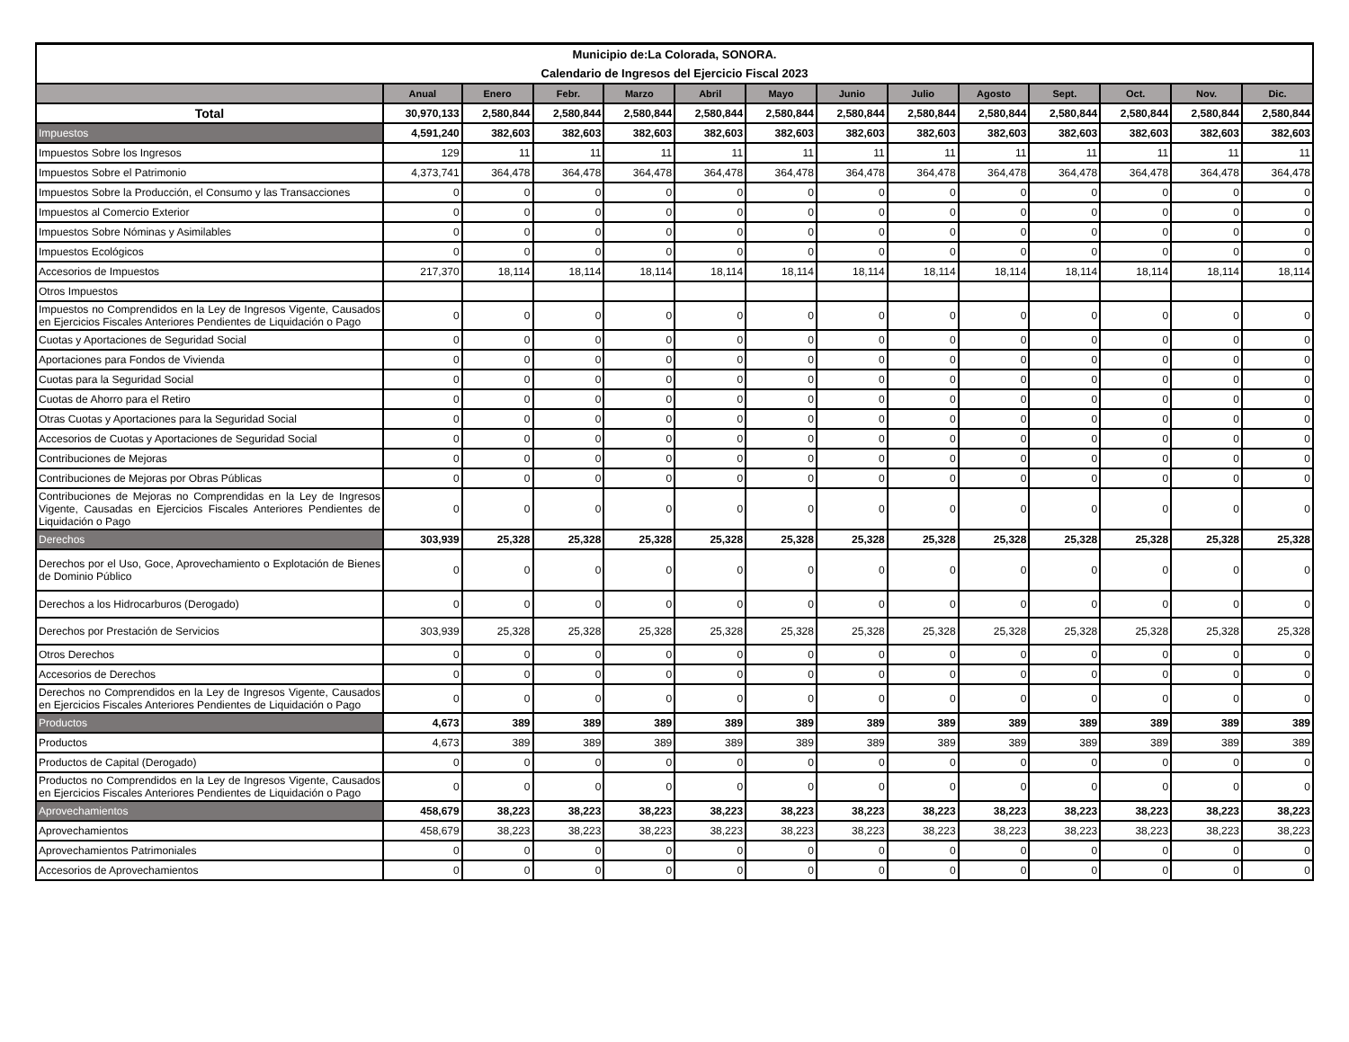| Municipio de:La Colorada, SONORA. | | | | | | | | | | | | | |
| Calendario de Ingresos del Ejercicio Fiscal 2023 | | | | | | | | | | | | | |
| | Anual | Enero | Febr. | Marzo | Abril | Mayo | Junio | Julio | Agosto | Sept. | Oct. | Nov. | Dic. |
| Total | 30,970,133 | 2,580,844 | 2,580,844 | 2,580,844 | 2,580,844 | 2,580,844 | 2,580,844 | 2,580,844 | 2,580,844 | 2,580,844 | 2,580,844 | 2,580,844 | 2,580,844 |
| Impuestos | 4,591,240 | 382,603 | 382,603 | 382,603 | 382,603 | 382,603 | 382,603 | 382,603 | 382,603 | 382,603 | 382,603 | 382,603 | 382,603 |
| Impuestos Sobre los Ingresos | 129 | 11 | 11 | 11 | 11 | 11 | 11 | 11 | 11 | 11 | 11 | 11 | 11 |
| Impuestos Sobre el Patrimonio | 4,373,741 | 364,478 | 364,478 | 364,478 | 364,478 | 364,478 | 364,478 | 364,478 | 364,478 | 364,478 | 364,478 | 364,478 | 364,478 |
| Impuestos Sobre la Producción, el Consumo y las Transacciones | 0 | 0 | 0 | 0 | 0 | 0 | 0 | 0 | 0 | 0 | 0 | 0 | 0 |
| Impuestos al Comercio Exterior | 0 | 0 | 0 | 0 | 0 | 0 | 0 | 0 | 0 | 0 | 0 | 0 | 0 |
| Impuestos Sobre Nóminas y Asimilables | 0 | 0 | 0 | 0 | 0 | 0 | 0 | 0 | 0 | 0 | 0 | 0 | 0 |
| Impuestos Ecológicos | 0 | 0 | 0 | 0 | 0 | 0 | 0 | 0 | 0 | 0 | 0 | 0 | 0 |
| Accesorios de Impuestos | 217,370 | 18,114 | 18,114 | 18,114 | 18,114 | 18,114 | 18,114 | 18,114 | 18,114 | 18,114 | 18,114 | 18,114 | 18,114 |
| Otros Impuestos | | | | | | | | | | | | | |
| Impuestos no Comprendidos en la Ley de Ingresos Vigente, Causados en Ejercicios Fiscales Anteriores Pendientes de Liquidación o Pago | 0 | 0 | 0 | 0 | 0 | 0 | 0 | 0 | 0 | 0 | 0 | 0 | 0 |
| Cuotas y Aportaciones de Seguridad Social | 0 | 0 | 0 | 0 | 0 | 0 | 0 | 0 | 0 | 0 | 0 | 0 | 0 |
| Aportaciones para Fondos de Vivienda | 0 | 0 | 0 | 0 | 0 | 0 | 0 | 0 | 0 | 0 | 0 | 0 | 0 |
| Cuotas para la Seguridad Social | 0 | 0 | 0 | 0 | 0 | 0 | 0 | 0 | 0 | 0 | 0 | 0 | 0 |
| Cuotas de Ahorro para el Retiro | 0 | 0 | 0 | 0 | 0 | 0 | 0 | 0 | 0 | 0 | 0 | 0 | 0 |
| Otras Cuotas y Aportaciones para la Seguridad Social | 0 | 0 | 0 | 0 | 0 | 0 | 0 | 0 | 0 | 0 | 0 | 0 | 0 |
| Accesorios de Cuotas y Aportaciones de Seguridad Social | 0 | 0 | 0 | 0 | 0 | 0 | 0 | 0 | 0 | 0 | 0 | 0 | 0 |
| Contribuciones de Mejoras | 0 | 0 | 0 | 0 | 0 | 0 | 0 | 0 | 0 | 0 | 0 | 0 | 0 |
| Contribuciones de Mejoras por Obras Públicas | 0 | 0 | 0 | 0 | 0 | 0 | 0 | 0 | 0 | 0 | 0 | 0 | 0 |
| Contribuciones de Mejoras no Comprendidas en la Ley de Ingresos Vigente, Causadas en Ejercicios Fiscales Anteriores Pendientes de Liquidación o Pago | 0 | 0 | 0 | 0 | 0 | 0 | 0 | 0 | 0 | 0 | 0 | 0 | 0 |
| Derechos | 303,939 | 25,328 | 25,328 | 25,328 | 25,328 | 25,328 | 25,328 | 25,328 | 25,328 | 25,328 | 25,328 | 25,328 | 25,328 |
| Derechos por el Uso, Goce, Aprovechamiento o Explotación de Bienes de Dominio Público | 0 | 0 | 0 | 0 | 0 | 0 | 0 | 0 | 0 | 0 | 0 | 0 | 0 |
| Derechos a los Hidrocarburos (Derogado) | 0 | 0 | 0 | 0 | 0 | 0 | 0 | 0 | 0 | 0 | 0 | 0 | 0 |
| Derechos por Prestación de Servicios | 303,939 | 25,328 | 25,328 | 25,328 | 25,328 | 25,328 | 25,328 | 25,328 | 25,328 | 25,328 | 25,328 | 25,328 | 25,328 |
| Otros Derechos | 0 | 0 | 0 | 0 | 0 | 0 | 0 | 0 | 0 | 0 | 0 | 0 | 0 |
| Accesorios de Derechos | 0 | 0 | 0 | 0 | 0 | 0 | 0 | 0 | 0 | 0 | 0 | 0 | 0 |
| Derechos no Comprendidos en la Ley de Ingresos Vigente, Causados en Ejercicios Fiscales Anteriores Pendientes de Liquidación o Pago | 0 | 0 | 0 | 0 | 0 | 0 | 0 | 0 | 0 | 0 | 0 | 0 | 0 |
| Productos | 4,673 | 389 | 389 | 389 | 389 | 389 | 389 | 389 | 389 | 389 | 389 | 389 | 389 |
| Productos | 4,673 | 389 | 389 | 389 | 389 | 389 | 389 | 389 | 389 | 389 | 389 | 389 | 389 |
| Productos de Capital (Derogado) | 0 | 0 | 0 | 0 | 0 | 0 | 0 | 0 | 0 | 0 | 0 | 0 | 0 |
| Productos no Comprendidos en la Ley de Ingresos Vigente, Causados en Ejercicios Fiscales Anteriores Pendientes de Liquidación o Pago | 0 | 0 | 0 | 0 | 0 | 0 | 0 | 0 | 0 | 0 | 0 | 0 | 0 |
| Aprovechamientos | 458,679 | 38,223 | 38,223 | 38,223 | 38,223 | 38,223 | 38,223 | 38,223 | 38,223 | 38,223 | 38,223 | 38,223 | 38,223 |
| Aprovechamientos | 458,679 | 38,223 | 38,223 | 38,223 | 38,223 | 38,223 | 38,223 | 38,223 | 38,223 | 38,223 | 38,223 | 38,223 | 38,223 |
| Aprovechamientos Patrimoniales | 0 | 0 | 0 | 0 | 0 | 0 | 0 | 0 | 0 | 0 | 0 | 0 | 0 |
| Accesorios de Aprovechamientos | 0 | 0 | 0 | 0 | 0 | 0 | 0 | 0 | 0 | 0 | 0 | 0 | 0 |